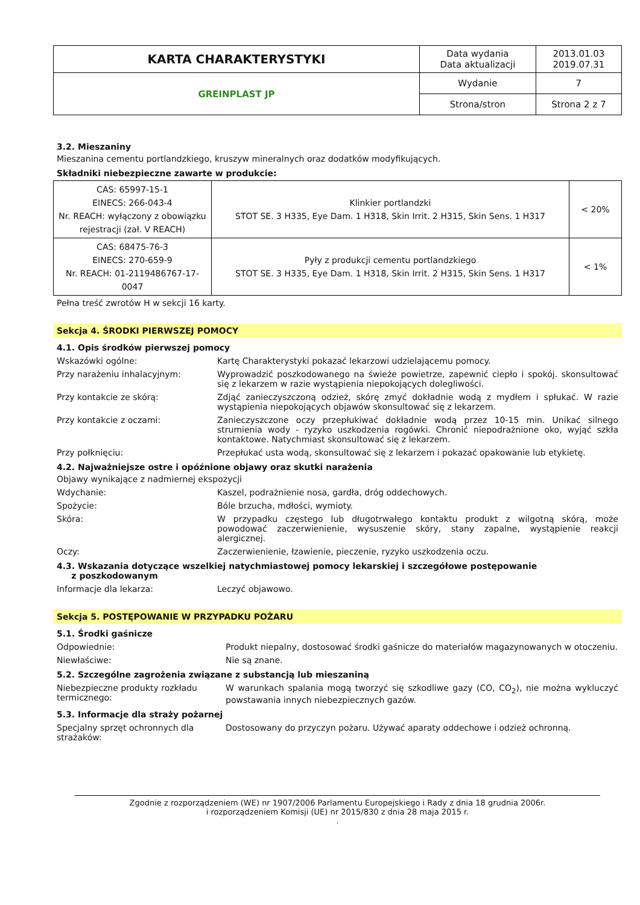| KARTA CHARAKTERYSTYKI | Data wydania Data aktualizacji | 2013.01.03 2019.07.31 |
| GREINPLAST JP | Wydanie | 7 |
| | Strona/stron | Strona 2 z 7 |
3.2. Mieszaniny
Mieszanina cementu portlandzkiego, kruszyw mineralnych oraz dodatków modyfikujących.
Składniki niebezpieczne zawarte w produkcie:
| CAS: 65997-15-1 EINECS: 266-043-4 Nr. REACH: wyłączony z obowiązku rejestracji (zał. V REACH) | Klinkier portlandzki STOT SE. 3 H335, Eye Dam. 1 H318, Skin Irrit. 2 H315, Skin Sens. 1 H317 | < 20% |
| CAS: 68475-76-3 EINECS: 270-659-9 Nr. REACH: 01-2119486767-17-0047 | Pyły z produkcji cementu portlandzkiego STOT SE. 3 H335, Eye Dam. 1 H318, Skin Irrit. 2 H315, Skin Sens. 1 H317 | < 1% |
Pełna treść zwrotów H w sekcji 16 karty.
Sekcja 4. ŚRODKI PIERWSZEJ POMOCY
4.1. Opis środków pierwszej pomocy
Wskazówki ogólne: Kartę Charakterystyki pokazać lekarzowi udzielającemu pomocy.
Przy narażeniu inhalacyjnym: Wyprowadzić poszkodowanego na świeże powietrze, zapewnić ciepło i spokój. skonsultować się z lekarzem w razie wystąpienia niepokojących dolegliwości.
Przy kontakcie ze skórą: Zdjąć zanieczyszczoną odzież, skórę zmyć dokładnie wodą z mydłem i spłukać. W razie wystąpienia niepokojących objawów skonsultować się z lekarzem.
Przy kontakcie z oczami: Zanieczyszczone oczy przepłukiwać dokładnie wodą przez 10-15 min. Unikać silnego strumienia wody - ryzyko uszkodzenia rogówki. Chronić niepodrażnione oko, wyjąć szkła kontaktowe. Natychmiast skonsultować się z lekarzem.
Przy połknięciu: Przepłukać usta wodą, skonsultować się z lekarzem i pokazać opakowanie lub etykietę.
4.2. Najważniejsze ostre i opóźnione objawy oraz skutki narażenia
Objawy wynikające z nadmiernej ekspozycji
Wdychanie: Kaszel, podrażnienie nosa, gardła, dróg oddechowych.
Spożycie: Bóle brzucha, mdłości, wymioty.
Skóra: W przypadku częstego lub długotrwałego kontaktu produkt z wilgotną skórą, może powodować zaczerwienienie, wysuszenie skóry, stany zapalne, wystąpienie reakcji alergicznej.
Oczy: Zaczerwienienie, łzawienie, pieczenie, ryzyko uszkodzenia oczu.
4.3. Wskazania dotyczące wszelkiej natychmiastowej pomocy lekarskiej i szczegółowe postępowanie
z poszkodowanym
Informacje dla lekarza: Leczyć objawowo.
Sekcja 5. POSTĘPOWANIE W PRZYPADKU POŻARU
5.1. Środki gaśnicze
Odpowiednie: Produkt niepalny, dostosować środki gaśnicze do materiałów magazynowanych w otoczeniu.
Niewłaściwe: Nie są znane.
5.2. Szczególne zagrożenia związane z substancją lub mieszaniną
Niebezpieczne produkty rozkładu termicznego:
W warunkach spalania mogą tworzyć się szkodliwe gazy (CO, CO<sub>2</sub>), nie można wykluczyć powstawania innych niebezpiecznych gazów.
5.3. Informacje dla straży pożarnej
Specjalny sprzęt ochronnych dla strażaków:
Dostosowany do przyczyn pożaru. Używać aparaty oddechowe i odzież ochronną.
Zgodnie z rozporządzeniem (WE) nr 1907/2006 Parlamentu Europejskiego i Rady z dnia 18 grudnia 2006r.
i rozporządzeniem Komisji (UE) nr 2015/830 z dnia 28 maja 2015 r.
.